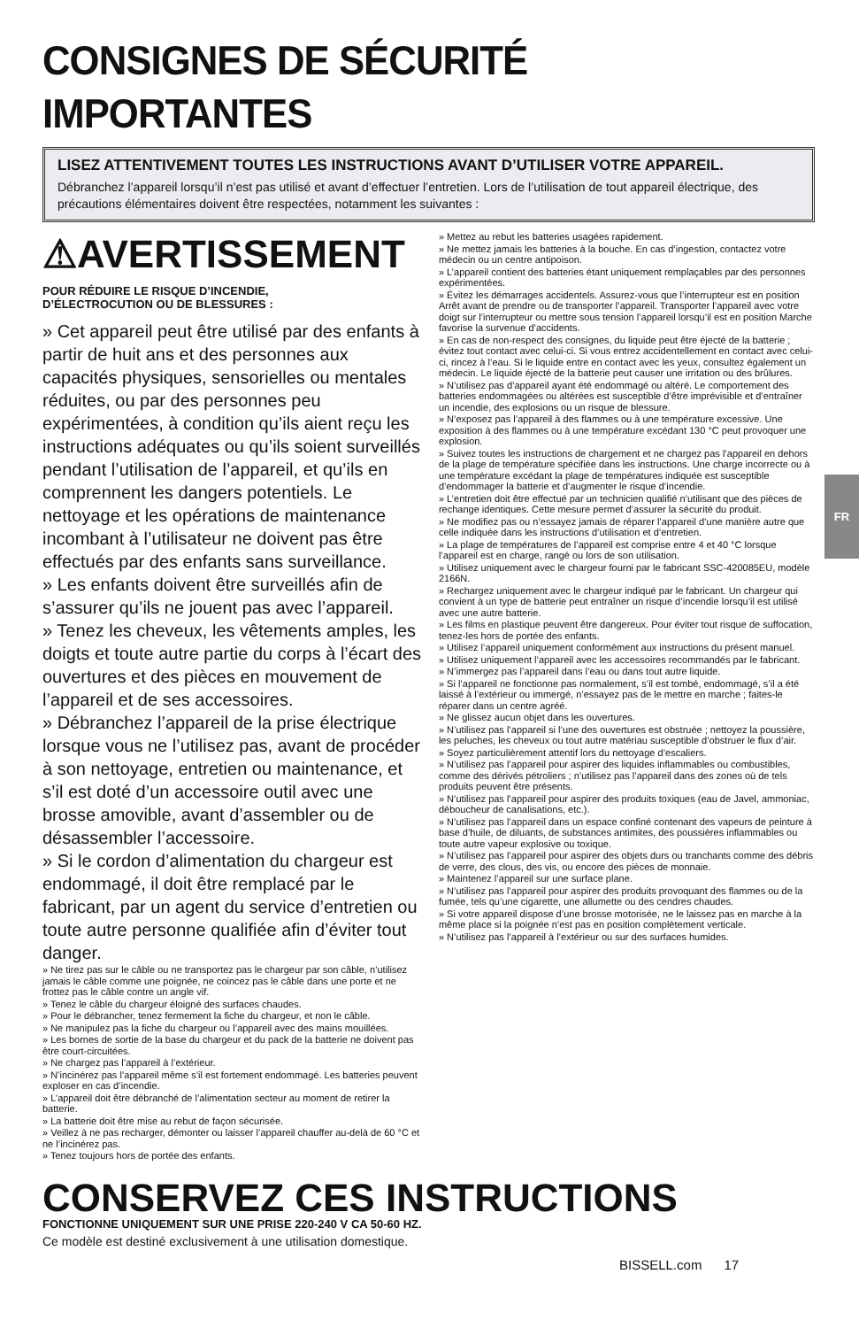CONSIGNES DE SÉCURITÉ IMPORTANTES
LISEZ ATTENTIVEMENT TOUTES LES INSTRUCTIONS AVANT D’UTILISER VOTRE APPAREIL.
Débranchez l’appareil lorsqu’il n’est pas utilisé et avant d’effectuer l’entretien. Lors de l’utilisation de tout appareil électrique, des précautions élémentaires doivent être respectées, notamment les suivantes :
⚠AVERTISSEMENT
POUR RÉDUIRE LE RISQUE D’INCENDIE,
D’ÉLECTROCUTION OU DE BLESSURES :
» Cet appareil peut être utilisé par des enfants à partir de huit ans et des personnes aux capacités physiques, sensorielles ou mentales réduites, ou par des personnes peu expérimentées, à condition qu’ils aient reçu les instructions adéquates ou qu’ils soient surveillés pendant l’utilisation de l’appareil, et qu’ils en comprennent les dangers potentiels. Le nettoyage et les opérations de maintenance incombant à l’utilisateur ne doivent pas être effectués par des enfants sans surveillance.
» Les enfants doivent être surveillés afin de s’assurer qu’ils ne jouent pas avec l’appareil.
» Tenez les cheveux, les vêtements amples, les doigts et toute autre partie du corps à l’écart des ouvertures et des pièces en mouvement de l’appareil et de ses accessoires.
» Débranchez l’appareil de la prise électrique lorsque vous ne l’utilisez pas, avant de procéder à son nettoyage, entretien ou maintenance, et s’il est doté d’un accessoire outil avec une brosse amovible, avant d’assembler ou de désassembler l’accessoire.
» Si le cordon d’alimentation du chargeur est endommagé, il doit être remplacé par le fabricant, par un agent du service d’entretien ou toute autre personne qualifiée afin d’éviter tout danger.
» Ne tirez pas sur le câble ou ne transportez pas le chargeur par son câble, n’utilisez jamais le câble comme une poignée, ne coincez pas le câble dans une porte et ne frottez pas le câble contre un angle vif.
» Tenez le câble du chargeur éloigné des surfaces chaudes.
» Pour le débrancher, tenez fermement la fiche du chargeur, et non le câble.
» Ne manipulez pas la fiche du chargeur ou l’appareil avec des mains mouillées.
» Les bornes de sortie de la base du chargeur et du pack de la batterie ne doivent pas être court-circuitées.
» Ne chargez pas l’appareil à l’extérieur.
» N’incinérez pas l’appareil même s’il est fortement endommagé. Les batteries peuvent exploser en cas d’incendie.
» L’appareil doit être débranché de l’alimentation secteur au moment de retirer la batterie.
» La batterie doit être mise au rebut de façon sécurisée.
» Veillez à ne pas recharger, démonter ou laisser l’appareil chauffer au-delà de 60 °C et ne l’incinérez pas.
» Tenez toujours hors de portée des enfants.
» Mettez au rebut les batteries usagées rapidement.
» Ne mettez jamais les batteries à la bouche. En cas d’ingestion, contactez votre médecin ou un centre antipoison.
» L’appareil contient des batteries étant uniquement remplaçables par des personnes expérimentées.
» Évitez les démarrages accidentels. Assurez-vous que l’interrupteur est en position Arrêt avant de prendre ou de transporter l’appareil. Transporter l’appareil avec votre doigt sur l’interrupteur ou mettre sous tension l’appareil lorsqu’il est en position Marche favorise la survenue d’accidents.
» En cas de non-respect des consignes, du liquide peut être éjecté de la batterie ; évitez tout contact avec celui-ci. Si vous entrez accidentellement en contact avec celui-ci, rincez à l’eau. Si le liquide entre en contact avec les yeux, consultez également un médecin. Le liquide éjecté de la batterie peut causer une irritation ou des brûlures.
» N’utilisez pas d’appareil ayant été endommagé ou altéré. Le comportement des batteries endommagées ou altérées est susceptible d’être imprévisible et d’entraîner un incendie, des explosions ou un risque de blessure.
» N’exposez pas l’appareil à des flammes ou à une température excessive. Une exposition à des flammes ou à une température excédant 130 °C peut provoquer une explosion.
» Suivez toutes les instructions de chargement et ne chargez pas l’appareil en dehors de la plage de température spécifiée dans les instructions. Une charge incorrecte ou à une température excédant la plage de températures indiquée est susceptible d’endommager la batterie et d’augmenter le risque d’incendie.
» L’entretien doit être effectué par un technicien qualifié n’utilisant que des pièces de rechange identiques. Cette mesure permet d’assurer la sécurité du produit.
» Ne modifiez pas ou n’essayez jamais de réparer l’appareil d’une manière autre que celle indiquée dans les instructions d’utilisation et d’entretien.
» La plage de températures de l’appareil est comprise entre 4 et 40 °C lorsque l’appareil est en charge, rangé ou lors de son utilisation.
» Utilisez uniquement avec le chargeur fourni par le fabricant SSC-420085EU, modèle 2166N.
» Rechargez uniquement avec le chargeur indiqué par le fabricant. Un chargeur qui convient à un type de batterie peut entraîner un risque d’incendie lorsqu’il est utilisé avec une autre batterie.
» Les films en plastique peuvent être dangereux. Pour éviter tout risque de suffocation, tenez-les hors de portée des enfants.
» Utilisez l’appareil uniquement conformément aux instructions du présent manuel.
» Utilisez uniquement l’appareil avec les accessoires recommandés par le fabricant.
» N’immergez pas l’appareil dans l’eau ou dans tout autre liquide.
» Si l’appareil ne fonctionne pas normalement, s’il est tombé, endommagé, s’il a été laissé à l’extérieur ou immergé, n’essayez pas de le mettre en marche ; faites-le réparer dans un centre agréé.
» Ne glissez aucun objet dans les ouvertures.
» N’utilisez pas l’appareil si l’une des ouvertures est obstruée ; nettoyez la poussière, les peluches, les cheveux ou tout autre matériau susceptible d’obstruer le flux d’air.
» Soyez particulièrement attentif lors du nettoyage d’escaliers.
» N’utilisez pas l’appareil pour aspirer des liquides inflammables ou combustibles, comme des dérivés pétroliers ; n’utilisez pas l’appareil dans des zones où de tels produits peuvent être présents.
» N’utilisez pas l’appareil pour aspirer des produits toxiques (eau de Javel, ammoniac, déboucheur de canalisations, etc.).
» N’utilisez pas l’appareil dans un espace confiné contenant des vapeurs de peinture à base d’huile, de diluants, de substances antimites, des poussières inflammables ou toute autre vapeur explosive ou toxique.
» N’utilisez pas l’appareil pour aspirer des objets durs ou tranchants comme des débris de verre, des clous, des vis, ou encore des pièces de monnaie.
» Maintenez l’appareil sur une surface plane.
» N’utilisez pas l’appareil pour aspirer des produits provoquant des flammes ou de la fumée, tels qu’une cigarette, une allumette ou des cendres chaudes.
» Si votre appareil dispose d’une brosse motorisée, ne le laissez pas en marche à la même place si la poignée n’est pas en position complètement verticale.
» N’utilisez pas l’appareil à l’extérieur ou sur des surfaces humides.
CONSERVEZ CES INSTRUCTIONS
FONCTIONNE UNIQUEMENT SUR UNE PRISE 220-240 V CA 50-60 HZ.
Ce modèle est destiné exclusivement à une utilisation domestique.
FR
BISSELL.com 17